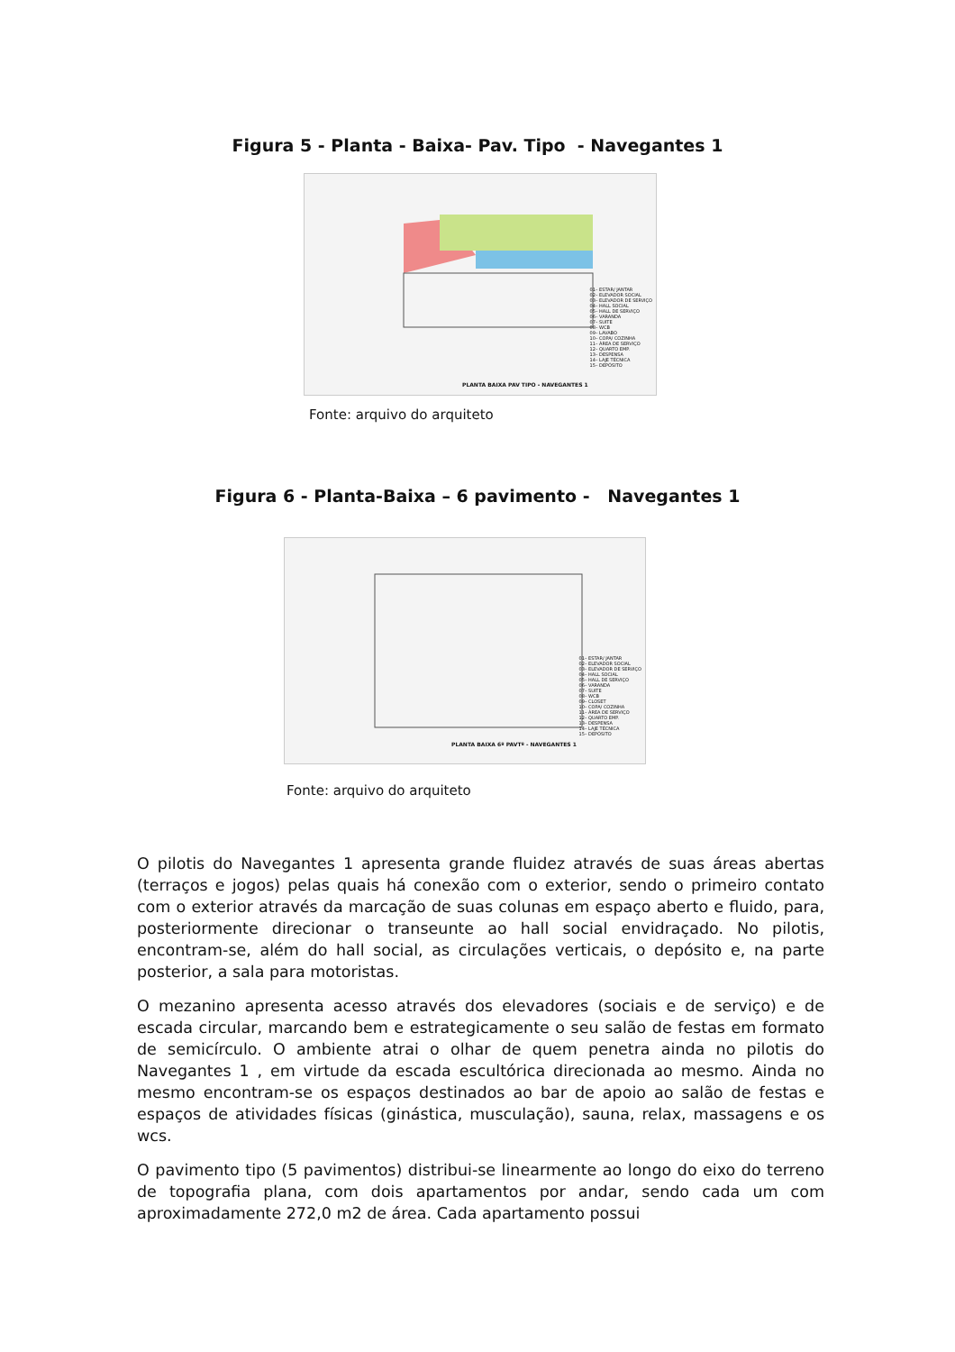Figura 5 - Planta - Baixa- Pav. Tipo - Navegantes 1
01– ESTAR/ JANTAR
02– ELEVADOR SOCIAL
03– ELEVADOR DE SERVIÇO
04– HALL SOCIAL
05– HALL DE SERVIÇO
06– VARANDA
07– SUITE
08– WCB
09– LAVABO
10– COPA/ COZINHA
11– ÁREA DE SERVIÇO
12– QUARTO EMP.
13– DESPENSA
14– LAJE TÉCNICA
15– DEPÓSITO
PLANTA BAIXA PAV TIPO - NAVEGANTES 1
Fonte: arquivo do arquiteto
Figura 6 - Planta-Baixa – 6 pavimento - Navegantes 1
01– ESTAR/ JANTAR
02– ELEVADOR SOCIAL
03– ELEVADOR DE SERVIÇO
04– HALL SOCIAL
05– HALL DE SERVIÇO
06– VARANDA
07– SUITE
08– WCB
09– CLOSET
10– COPA/ COZINHA
11– ÁREA DE SERVIÇO
12– QUARTO EMP.
13– DESPENSA
14– LAJE TÉCNICA
15– DEPÓSITO
PLANTA BAIXA 6º PAVTº - NAVEGANTES 1
Fonte: arquivo do arquiteto
O pilotis do Navegantes 1 apresenta grande fluidez através de suas áreas abertas (terraços e jogos) pelas quais há conexão com o exterior, sendo o primeiro contato com o exterior através da marcação de suas colunas em espaço aberto e fluido, para, posteriormente direcionar o transeunte ao hall social envidraçado. No pilotis, encontram-se, além do hall social, as circulações verticais, o depósito e, na parte posterior, a sala para motoristas.
O mezanino apresenta acesso através dos elevadores (sociais e de serviço) e de escada circular, marcando bem e estrategicamente o seu salão de festas em formato de semicírculo. O ambiente atrai o olhar de quem penetra ainda no pilotis do Navegantes 1 , em virtude da escada escultórica direcionada ao mesmo. Ainda no mesmo encontram-se os espaços destinados ao bar de apoio ao salão de festas e espaços de atividades físicas (ginástica, musculação), sauna, relax, massagens e os wcs.
O pavimento tipo (5 pavimentos) distribui-se linearmente ao longo do eixo do terreno de topografia plana, com dois apartamentos por andar, sendo cada um com aproximadamente 272,0 m2 de área. Cada apartamento possui